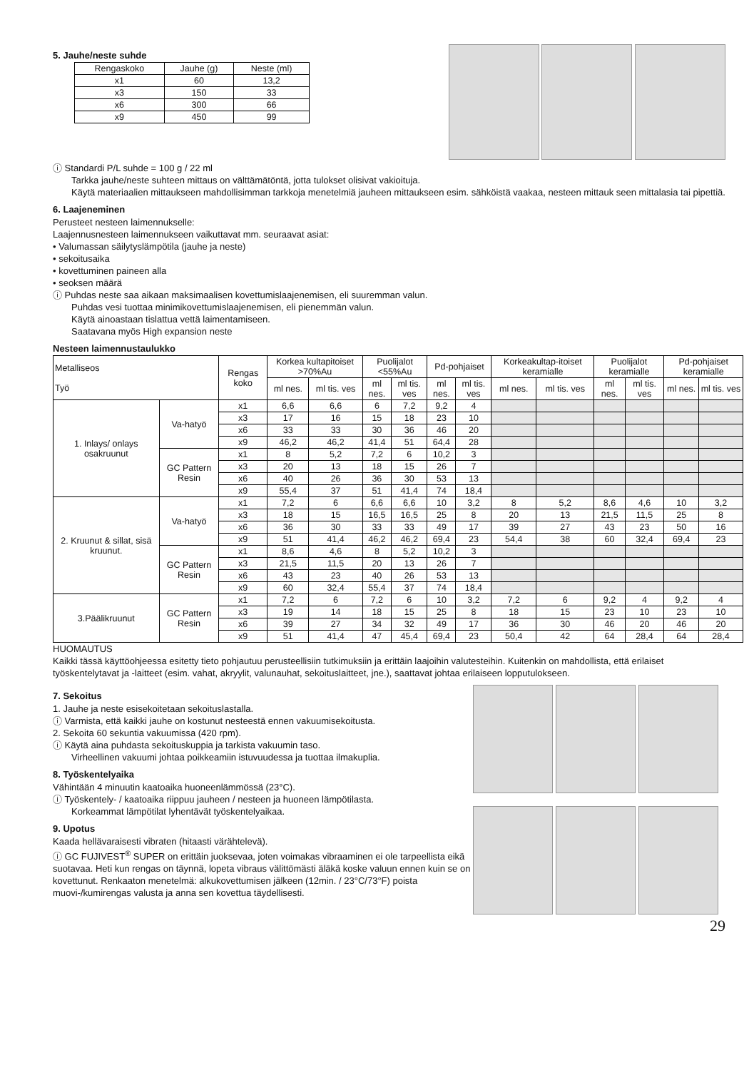5. Jauhe/neste suhde
| Rengaskoko | Jauhe (g) | Neste (ml) |
| x1 | 60 | 13,2 |
| x3 | 150 | 33 |
| x6 | 300 | 66 |
| x9 | 450 | 99 |
ⓘ Standardi P/L suhde = 100 g / 22 ml
Tarkka jauhe/neste suhteen mittaus on välttämätöntä, jotta tulokset olisivat vakioituja.
Käytä materiaalien mittaukseen mahdollisimman tarkkoja menetelmiä jauheen mittaukseen esim. sähköistä vaakaa, nesteen mittauk seen mittalasia tai pipettiä.
6. Laajeneminen
Perusteet nesteen laimennukselle:
Laajennusnesteen laimennukseen vaikuttavat mm. seuraavat asiat:
• Valumassan säilytyslämpötila (jauhe ja neste)
• sekoitusaika
• kovettuminen paineen alla
• seoksen määrä
ⓘ Puhdas neste saa aikaan maksimaalisen kovettumislaajenemisen, eli suuremman valun.
Puhdas vesi tuottaa minimikovettumislaajenemisen, eli pienemmän valun.
Käytä ainoastaan tislattua vettä laimentamiseen.
Saatavana myös High expansion neste
Nesteen laimennustaulukko
| Metalliseos Työ | | Rengas koko | Korkea kultapitoiset >70%Au | | Puolijalot <55%Au | | Pd-pohjaiset | | Korkeakultap-itoiset keramialle | | Puolijalot keramialle | | Pd-pohjaiset keramialle | |
| --- | --- | --- | --- | --- | --- | --- | --- | --- | --- | --- | --- | --- | --- | --- |
| | | | ml nes. | ml tis. ves | ml nes. | ml tis. ves | ml nes. | ml tis. ves | ml nes. | ml tis. ves | ml nes. | ml tis. ves | ml nes. | ml tis. ves |
| 1. Inlays/ onlays osakruunut | Va-hatyö | x1 | 6,6 | 6,6 | 6 | 7,2 | 9,2 | 4 | | | | | | |
| | | x3 | 17 | 16 | 15 | 18 | 23 | 10 | | | | | | |
| | | x6 | 33 | 33 | 30 | 36 | 46 | 20 | | | | | | |
| | | x9 | 46,2 | 46,2 | 41,4 | 51 | 64,4 | 28 | | | | | | |
| | GC Pattern Resin | x1 | 8 | 5,2 | 7,2 | 6 | 10,2 | 3 | | | | | | |
| | | x3 | 20 | 13 | 18 | 15 | 26 | 7 | | | | | | |
| | | x6 | 40 | 26 | 36 | 30 | 53 | 13 | | | | | | |
| | | x9 | 55,4 | 37 | 51 | 41,4 | 74 | 18,4 | | | | | | |
| 2. Kruunut & sillat, sisä kruunut. | Va-hatyö | x1 | 7,2 | 6 | 6,6 | 6,6 | 10 | 3,2 | 8 | 5,2 | 8,6 | 4,6 | 10 | 3,2 |
| | | x3 | 18 | 15 | 16,5 | 16,5 | 25 | 8 | 20 | 13 | 21,5 | 11,5 | 25 | 8 |
| | | x6 | 36 | 30 | 33 | 33 | 49 | 17 | 39 | 27 | 43 | 23 | 50 | 16 |
| | | x9 | 51 | 41,4 | 46,2 | 46,2 | 69,4 | 23 | 54,4 | 38 | 60 | 32,4 | 69,4 | 23 |
| | GC Pattern Resin | x1 | 8,6 | 4,6 | 8 | 5,2 | 10,2 | 3 | | | | | | |
| | | x3 | 21,5 | 11,5 | 20 | 13 | 26 | 7 | | | | | | |
| | | x6 | 43 | 23 | 40 | 26 | 53 | 13 | | | | | | |
| | | x9 | 60 | 32,4 | 55,4 | 37 | 74 | 18,4 | | | | | | |
| 3.Päälikruunut | GC Pattern Resin | x1 | 7,2 | 6 | 7,2 | 6 | 10 | 3,2 | 7,2 | 6 | 9,2 | 4 | 9,2 | 4 |
| | | x3 | 19 | 14 | 18 | 15 | 25 | 8 | 18 | 15 | 23 | 10 | 23 | 10 |
| | | x6 | 39 | 27 | 34 | 32 | 49 | 17 | 36 | 30 | 46 | 20 | 46 | 20 |
| | | x9 | 51 | 41,4 | 47 | 45,4 | 69,4 | 23 | 50,4 | 42 | 64 | 28,4 | 64 | 28,4 |
HUOMAUTUS
Kaikki tässä käyttöohjeessa esitetty tieto pohjautuu perusteellisiin tutkimuksiin ja erittäin laajoihin valutesteihin. Kuitenkin on mahdollista, että erilaiset työskentelytavat ja -laitteet (esim. vahat, akryylit, valunauhat, sekoituslaitteet, jne.), saattavat johtaa erilaiseen lopputulokseen.
7. Sekoitus
1. Jauhe ja neste esisekoitetaan sekoituslastalla.
ⓘ Varmista, että kaikki jauhe on kostunut nesteestä ennen vakuumisekoitusta.
2. Sekoita 60 sekuntia vakuumissa (420 rpm).
ⓘ Käytä aina puhdasta sekoituskuppia ja tarkista vakuumin taso.
Virheellinen vakuumi johtaa poikkeamiin istuvuudessa ja tuottaa ilmakuplia.
8. Työskentelyaika
Vähintään 4 minuutin kaatoaika huoneenlämmössä (23°C).
ⓘ Työskentely- / kaatoaika riippuu jauheen / nesteen ja huoneen lämpötilasta.
Korkeammat lämpötilat lyhentävät työskentelyaikaa.
9. Upotus
Kaada hellävaraisesti vibraten (hitaasti värähtelevä).
ⓘ GC FUJIVEST<sup>®</sup> SUPER on erittäin juoksevaa, joten voimakas vibraaminen ei ole tarpeellista eikä suotavaa. Heti kun rengas on täynnä, lopeta vibraus välittömästi äläkä koske valuun ennen kuin se on kovettunut. Renkaaton menetelmä: alkukovettumisen jälkeen (12min. / 23°C/73°F) poista muovi-/kumirengas valusta ja anna sen kovettua täydellisesti.
29